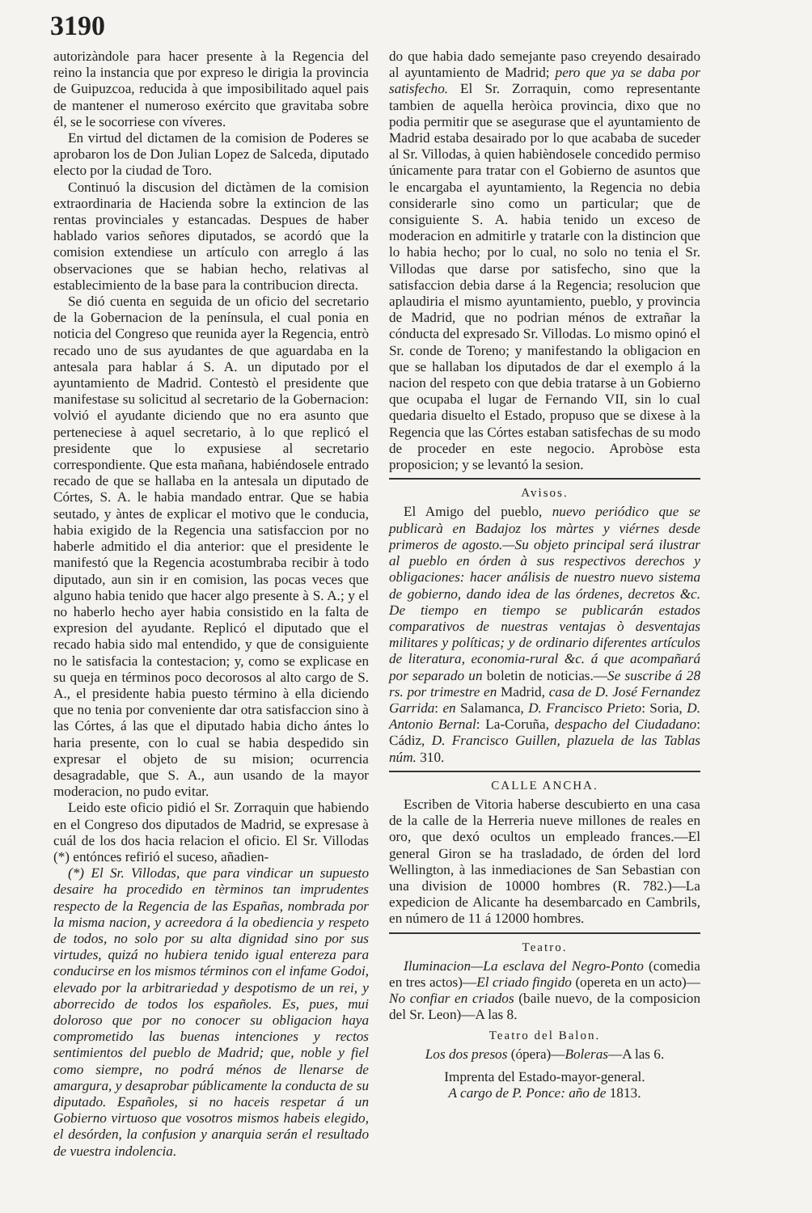3190
autorizàndole para hacer presente à la Regencia del reino la instancia que por expreso le dirigia la provincia de Guipuzcoa, reducida à que imposibilitado aquel pais de mantener el numeroso exército que gravitaba sobre él, se le socorriese con víveres.
En virtud del dictamen de la comision de Poderes se aprobaron los de Don Julian Lopez de Salceda, diputado electo por la ciudad de Toro.
Continuó la discusion del dictàmen de la comision extraordinaria de Hacienda sobre la extincion de las rentas provinciales y estancadas. Despues de haber hablado varios señores diputados, se acordó que la comision extendiese un artículo con arreglo á las observaciones que se habian hecho, relativas al establecimiento de la base para la contribucion directa.
Se dió cuenta en seguida de un oficio del secretario de la Gobernacion de la península, el cual ponia en noticia del Congreso que reunida ayer la Regencia, entrò recado uno de sus ayudantes de que aguardaba en la antesala para hablar á S. A. un diputado por el ayuntamiento de Madrid. Contestò el presidente que manifestase su solicitud al secretario de la Gobernacion: volvió el ayudante diciendo que no era asunto que perteneciese à aquel secretario, à lo que replicó el presidente que lo expusiese al secretario correspondiente. Que esta mañana, habiéndosele entrado recado de que se hallaba en la antesala un diputado de Córtes, S. A. le habia mandado entrar. Que se habia seutado, y àntes de explicar el motivo que le conducia, habia exigido de la Regencia una satisfaccion por no haberle admitido el dia anterior: que el presidente le manifestó que la Regencia acostumbraba recibir à todo diputado, aun sin ir en comision, las pocas veces que alguno habia tenido que hacer algo presente à S. A.; y el no haberlo hecho ayer habia consistido en la falta de expresion del ayudante. Replicó el diputado que el recado habia sido mal entendido, y que de consiguiente no le satisfacia la contestacion; y, como se explicase en su queja en términos poco decorosos al alto cargo de S. A., el presidente habia puesto término à ella diciendo que no tenia por conveniente dar otra satisfaccion sino à las Córtes, á las que el diputado habia dicho ántes lo haria presente, con lo cual se habia despedido sin expresar el objeto de su mision; ocurrencia desagradable, que S. A., aun usando de la mayor moderacion, no pudo evitar.
Leido este oficio pidió el Sr. Zorraquin que habiendo en el Congreso dos diputados de Madrid, se expresase à cuál de los dos hacia relacion el oficio. El Sr. Villodas (*) entónces refirió el suceso, añadien-
(*) El Sr. Villodas, que para vindicar un supuesto desaire ha procedido en tèrminos tan imprudentes respecto de la Regencia de las Españas, nombrada por la misma nacion, y acreedora á la obediencia y respeto de todos, no solo por su alta dignidad sino por sus virtudes, quizá no hubiera tenido igual entereza para conducirse en los mismos términos con el infame Godoi, elevado por la arbitrariedad y despotismo de un rei, y aborrecido de todos los españoles. Es, pues, mui doloroso que por no conocer su obligacion haya comprometido las buenas intenciones y rectos sentimientos del pueblo de Madrid; que, noble y fiel como siempre, no podrá ménos de llenarse de amargura, y desaprobar públicamente la conducta de su diputado. Españoles, si no haceis respetar á un Gobierno virtuoso que vosotros mismos habeis elegido, el desórden, la confusion y anarquia serán el resultado de vuestra indolencia.
do que habia dado semejante paso creyendo desairado al ayuntamiento de Madrid; pero que ya se daba por satisfecho. El Sr. Zorraquin, como representante tambien de aquella heròica provincia, dixo que no podia permitir que se asegurase que el ayuntamiento de Madrid estaba desairado por lo que acababa de suceder al Sr. Villodas, à quien habièndosele concedido permiso únicamente para tratar con el Gobierno de asuntos que le encargaba el ayuntamiento, la Regencia no debia considerarle sino como un particular; que de consiguiente S. A. habia tenido un exceso de moderacion en admitirle y tratarle con la distincion que lo habia hecho; por lo cual, no solo no tenia el Sr. Villodas que darse por satisfecho, sino que la satisfaccion debia darse á la Regencia; resolucion que aplaudiria el mismo ayuntamiento, pueblo, y provincia de Madrid, que no podrian ménos de extrañar la cónducta del expresado Sr. Villodas. Lo mismo opinó el Sr. conde de Toreno; y manifestando la obligacion en que se hallaban los diputados de dar el exemplo á la nacion del respeto con que debia tratarse à un Gobierno que ocupaba el lugar de Fernando VII, sin lo cual quedaria disuelto el Estado, propuso que se dixese à la Regencia que las Córtes estaban satisfechas de su modo de proceder en este negocio. Aprobòse esta proposicion; y se levantó la sesion.
Avisos.
El Amigo del pueblo, nuevo periódico que se publicarà en Badajoz los màrtes y viérnes desde primeros de agosto.—Su objeto principal será ilustrar al pueblo en órden à sus respectivos derechos y obligaciones: hacer análisis de nuestro nuevo sistema de gobierno, dando idea de las órdenes, decretos &c. De tiempo en tiempo se publicarán estados comparativos de nuestras ventajas ò desventajas militares y políticas; y de ordinario diferentes artículos de literatura, economia-rural &c. á que acompañará por separado un boletin de noticias.—Se suscribe á 28 rs. por trimestre en Madrid, casa de D. José Fernandez Garrida: en Salamanca, D. Francisco Prieto: Soria, D. Antonio Bernal: La-Coruña, despacho del Ciudadano: Cádiz, D. Francisco Guillen, plazuela de las Tablas núm. 310.
CALLE ANCHA.
Escriben de Vitoria haberse descubierto en una casa de la calle de la Herreria nueve millones de reales en oro, que dexó ocultos un empleado frances.—El general Giron se ha trasladado, de órden del lord Wellington, à las inmediaciones de San Sebastian con una division de 10000 hombres (R. 782.)—La expedicion de Alicante ha desembarcado en Cambrils, en número de 11 á 12000 hombres.
Teatro.
Iluminacion—La esclava del Negro-Ponto (comedia en tres actos)—El criado fingido (opereta en un acto)—No confiar en criados (baile nuevo, de la composicion del Sr. Leon)—A las 8.
Teatro del Balon.
Los dos presos (ópera)—Boleras—A las 6.
Imprenta del Estado-mayor-general.
A cargo de P. Ponce: año de 1813.